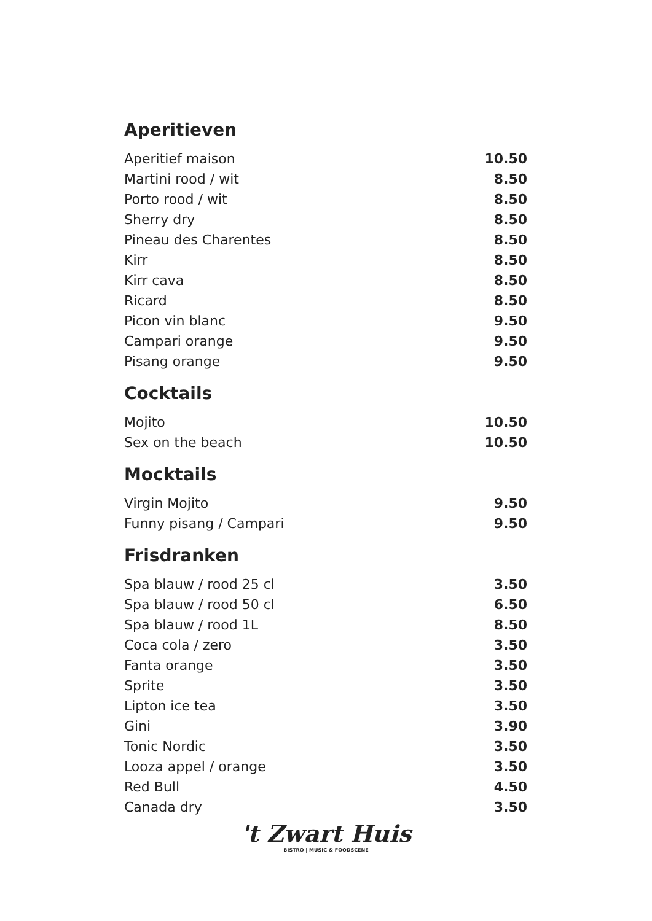Aperitieven
| Aperitief maison | 10.50 |
| Martini rood / wit | 8.50 |
| Porto rood / wit | 8.50 |
| Sherry dry | 8.50 |
| Pineau des Charentes | 8.50 |
| Kirr | 8.50 |
| Kirr cava | 8.50 |
| Ricard | 8.50 |
| Picon vin blanc | 9.50 |
| Campari orange | 9.50 |
| Pisang orange | 9.50 |
Cocktails
| Mojito | 10.50 |
| Sex on the beach | 10.50 |
Mocktails
| Virgin Mojito | 9.50 |
| Funny pisang / Campari | 9.50 |
Frisdranken
| Spa blauw / rood 25 cl | 3.50 |
| Spa blauw / rood 50 cl | 6.50 |
| Spa blauw / rood 1L | 8.50 |
| Coca cola / zero | 3.50 |
| Fanta orange | 3.50 |
| Sprite | 3.50 |
| Lipton ice tea | 3.50 |
| Gini | 3.90 |
| Tonic Nordic | 3.50 |
| Looza appel / orange | 3.50 |
| Red Bull | 4.50 |
| Canada dry | 3.50 |
't Zwart Huis
BISTRO | MUSIC & FOODSCENE